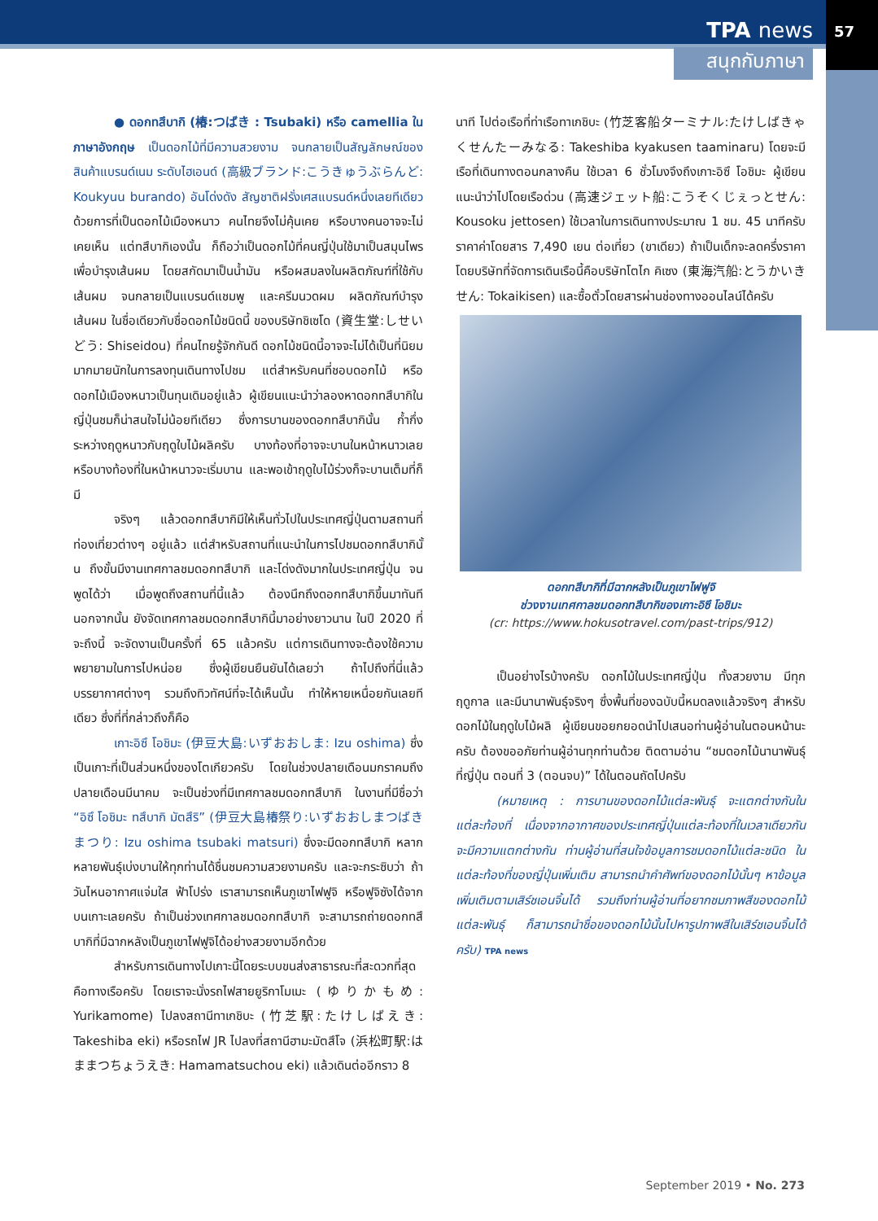TPA news 57
สนุกกับภาษา
● ดอกทสึบากิ (椿:つばき : Tsubaki) หรือ camellia ในภาษาอังกฤษ เป็นดอกไม้ที่มีความสวยงาม จนกลายเป็นสัญลักษณ์ของสินค้าแบรนด์เนม ระดับไฮเอนด์ (高級ブランド:こうきゅうぶらんど: Koukyuu burando) อันโด่งดัง สัญชาติฝรั่งเศสแบรนด์หนึ่งเลยทีเดียว ด้วยการที่เป็นดอกไม้เมืองหนาว คนไทยจึงไม่คุ้นเคย หรือบางคนอาจจะไม่เคยเห็น แต่ทสึบากิเองนั้น ก็ถือว่าเป็นดอกไม้ที่คนญี่ปุ่นใช้มาเป็นสมุนไพรเพื่อบำรุงเส้นผม โดยสกัดมาเป็นน้ำมัน หรือผสมลงในผลิตภัณฑ์ที่ใช้กับเส้นผม จนกลายเป็นแบรนด์แชมพู และครีมนวดผม ผลิตภัณฑ์บำรุงเส้นผม ในชื่อเดียวกับชื่อดอกไม้ชนิดนี้ ของบริษัทชิเซโด (資生堂:しせいどう: Shiseidou) ที่คนไทยรู้จักกันดี ดอกไม้ชนิดนี้อาจจะไม่ได้เป็นที่นิยมมากมายนักในการลงทุนเดินทางไปชม แต่สำหรับคนที่ชอบดอกไม้ หรือดอกไม้เมืองหนาวเป็นทุนเดิมอยู่แล้ว ผู้เขียนแนะนำว่าลองหาดอกทสึบากิในญี่ปุ่นชมก็น่าสนใจไม่น้อยทีเดียว ซึ่งการบานของดอกทสึบากินั้น ก้ำกึ่งระหว่างฤดูหนาวกับฤดูใบไม้ผลิครับ บางท้องที่อาจจะบานในหน้าหนาวเลย หรือบางท้องที่ในหน้าหนาวจะเริ่มบาน และพอเข้าฤดูใบไม้ร่วงก็จะบานเต็มที่ก็มี
จริงๆ แล้วดอกทสึบากิมีให้เห็นทั่วไปในประเทศญี่ปุ่นตามสถานที่ท่องเที่ยวต่างๆ อยู่แล้ว แต่สำหรับสถานที่แนะนำในการไปชมดอกทสึบากินั้น ถึงขั้นมีงานเทศกาลชมดอกทสึบากิ และโด่งดังมากในประเทศญี่ปุ่น จนพูดได้ว่า เมื่อพูดถึงสถานที่นี้แล้ว ต้องนึกถึงดอกทสึบากิขึ้นมาทันที นอกจากนั้น ยังจัดเทศกาลชมดอกทสึบากินี้มาอย่างยาวนาน ในปี 2020 ที่จะถึงนี้ จะจัดงานเป็นครั้งที่ 65 แล้วครับ แต่การเดินทางจะต้องใช้ความพยายามในการไปหน่อย ซึ่งผู้เขียนยืนยันได้เลยว่า ถ้าไปถึงที่นี่แล้ว บรรยากาศต่างๆ รวมถึงทิวทัศน์ที่จะได้เห็นนั้น ทำให้หายเหนื่อยกันเลยทีเดียว ซึ่งที่ที่กล่าวถึงก็คือ
เกาะอิซึ โอชิมะ (伊豆大島:いずおおしま: Izu oshima) ซึ่งเป็นเกาะที่เป็นส่วนหนึ่งของโตเกียวครับ โดยในช่วงปลายเดือนมกราคมถึงปลายเดือนมีนาคม จะเป็นช่วงที่มีเทศกาลชมดอกทสึบากิ ในงานที่มีชื่อว่า “อิซึ โอชิมะ ทสึบากิ มัตสึริ” (伊豆大島椿祭り:いずおおしまつばきまつり: Izu oshima tsubaki matsuri) ซึ่งจะมีดอกทสึบากิ หลากหลายพันธุ์เบ่งบานให้ทุกท่านได้ชื่นชมความสวยงามครับ และจะกระซิบว่า ถ้าวันไหนอากาศแจ่มใส ฟ้าโปร่ง เราสามารถเห็นภูเขาไฟฟูจิ หรือฟูจิซังได้จากบนเกาะเลยครับ ถ้าเป็นช่วงเทศกาลชมดอกทสึบากิ จะสามารถถ่ายดอกทสึบากิที่มีฉากหลังเป็นภูเขาไฟฟูจิได้อย่างสวยงามอีกด้วย
สำหรับการเดินทางไปเกาะนี้โดยระบบขนส่งสาธารณะที่สะดวกที่สุดคือทางเรือครับ โดยเราจะนั่งรถไฟสายยูริกาโมเมะ (ゆりかもめ: Yurikamome) ไปลงสถานีทาเกชิบะ (竹芝駅:たけしばえき: Takeshiba eki) หรือรถไฟ JR ไปลงที่สถานีฮามะมัตสึโจ (浜松町駅:はままつちょうえき: Hamamatsuchou eki) แล้วเดินต่ออีกราว 8
นาที ไปต่อเรือที่ท่าเรือทาเกชิบะ (竹芝客船ターミナル:たけしばきゃくせんたーみなる: Takeshiba kyakusen taaminaru) โดยจะมีเรือที่เดินทางตอนกลางคืน ใช้เวลา 6 ชั่วโมงจึงถึงเกาะอิซึ โอชิมะ ผู้เขียนแนะนำว่าไปโดยเรือด่วน (高速ジェット船:こうそくじぇっとせん: Kousoku jettosen) ใช้เวลาในการเดินทางประมาณ 1 ชม. 45 นาทีครับ ราคาค่าโดยสาร 7,490 เยน ต่อเที่ยว (ขาเดียว) ถ้าเป็นเด็กจะลดครึ่งราคา โดยบริษัทที่จัดการเดินเรือนี้คือบริษัทโตไก คิเซง (東海汽船:とうかいきせん: Tokaikisen) และซื้อตั๋วโดยสารผ่านช่องทางออนไลน์ได้ครับ
ดอกทสึบากิที่มีฉากหลังเป็นภูเขาไฟฟูจิ
ช่วงงานเทศกาลชมดอกทสึบากิของเกาะอิซึ โอชิมะ
(cr: https://www.hokusotravel.com/past-trips/912)
เป็นอย่างไรบ้างครับ ดอกไม้ในประเทศญี่ปุ่น ทั้งสวยงาม มีทุกฤดูกาล และมีนานาพันธุ์จริงๆ ซึ่งพื้นที่ของฉบับนี้หมดลงแล้วจริงๆ สำหรับดอกไม้ในฤดูใบไม้ผลิ ผู้เขียนขอยกยอดนำไปเสนอท่านผู้อ่านในตอนหน้านะครับ ต้องขออภัยท่านผู้อ่านทุกท่านด้วย ติดตามอ่าน “ชมดอกไม้นานาพันธุ์ที่ญี่ปุ่น ตอนที่ 3 (ตอนจบ)” ได้ในตอนถัดไปครับ
(หมายเหตุ : การบานของดอกไม้แต่ละพันธุ์ จะแตกต่างกันในแต่ละท้องที่ เนื่องจากอากาศของประเทศญี่ปุ่นแต่ละท้องที่ในเวลาเดียวกันจะมีความแตกต่างกัน ท่านผู้อ่านที่สนใจข้อมูลการชมดอกไม้แต่ละชนิด ในแต่ละท้องที่ของญี่ปุ่นเพิ่มเติม สามารถนำคำศัพท์ของดอกไม้นั้นๆ หาข้อมูลเพิ่มเติมตามเสิร์ชเอนจิ้นได้ รวมถึงท่านผู้อ่านที่อยากชมภาพสีของดอกไม้แต่ละพันธุ์ ก็สามารถนำชื่อของดอกไม้นั้นไปหารูปภาพสีในเสิร์ชเอนจิ้นได้ครับ) TPA news
September 2019 • No. 273